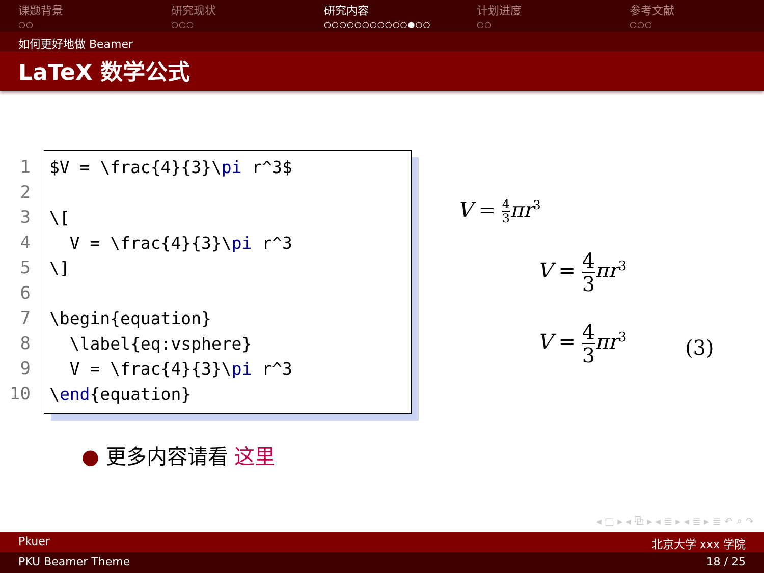课题背景
○○
研究现状
○○○
研究内容
○○○○○○○○○○○●○○
计划进度
○○
参考文献
○○○
如何更好地做 Beamer
LaTeX 数学公式
1
2
3
4
5
6
7
8
9
10
$V = \frac{4}{3}\pi r^3$ \[ V = \frac{4}{3}\pi r^3 \] \begin{equation} \label{eq:vsphere} V = \frac{4}{3}\pi r^3 \end{equation}
V = 4 3 πr<sup>3</sup>
V = 4 3 πr<sup>3</sup>
V = 4 3 πr<sup>3</sup>
(3)
● 更多内容请看 这里
◂ □ ▸ ◂ ⧉ ▸ ◂ ≣ ▸ ◂ ≣ ▸ ≣ ↶ ⌕ ↷
Pkuer 北京大学 xxx 学院
PKU Beamer Theme 18 / 25